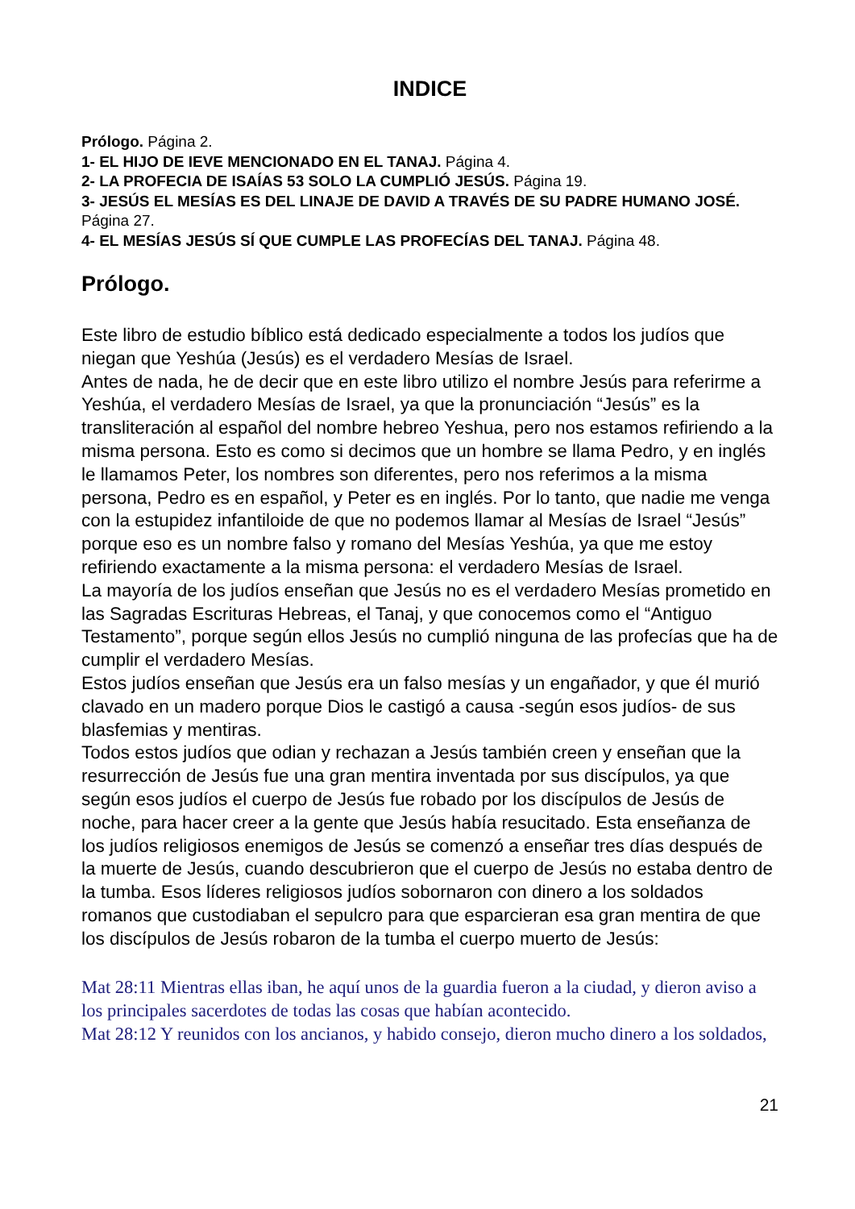INDICE
Prólogo. Página 2.
1- EL HIJO DE IEVE MENCIONADO EN EL TANAJ. Página 4.
2- LA PROFECIA DE ISAÍAS 53 SOLO LA CUMPLIÓ JESÚS. Página 19.
3- JESÚS EL MESÍAS ES DEL LINAJE DE DAVID A TRAVÉS DE SU PADRE HUMANO JOSÉ. Página 27.
4- EL MESÍAS JESÚS SÍ QUE CUMPLE LAS PROFECÍAS DEL TANAJ. Página 48.
Prólogo.
Este libro de estudio bíblico está dedicado especialmente a todos los judíos que niegan que Yeshúa (Jesús) es el verdadero Mesías de Israel.
Antes de nada, he de decir que en este libro utilizo el nombre Jesús para referirme a Yeshúa, el verdadero Mesías de Israel, ya que la pronunciación “Jesús” es la transliteración al español del nombre hebreo Yeshua, pero nos estamos refiriendo a la misma persona. Esto es como si decimos que un hombre se llama Pedro, y en inglés le llamamos Peter, los nombres son diferentes, pero nos referimos a la misma persona, Pedro es en español, y Peter es en inglés. Por lo tanto, que nadie me venga con la estupidez infantiloide de que no podemos llamar al Mesías de Israel “Jesús” porque eso es un nombre falso y romano del Mesías Yeshúa, ya que me estoy refiriendo exactamente a la misma persona: el verdadero Mesías de Israel.
La mayoría de los judíos enseñan que Jesús no es el verdadero Mesías prometido en las Sagradas Escrituras Hebreas, el Tanaj, y que conocemos como el “Antiguo Testamento”, porque según ellos Jesús no cumplió ninguna de las profecías que ha de cumplir el verdadero Mesías.
Estos judíos enseñan que Jesús era un falso mesías y un engañador, y que él murió clavado en un madero porque Dios le castigó a causa -según esos judíos- de sus blasfemias y mentiras.
Todos estos judíos que odian y rechazan a Jesús también creen y enseñan que la resurrección de Jesús fue una gran mentira inventada por sus discípulos, ya que según esos judíos el cuerpo de Jesús fue robado por los discípulos de Jesús de noche, para hacer creer a la gente que Jesús había resucitado. Esta enseñanza de los judíos religiosos enemigos de Jesús se comenzó a enseñar tres días después de la muerte de Jesús, cuando descubrieron que el cuerpo de Jesús no estaba dentro de la tumba. Esos líderes religiosos judíos sobornaron con dinero a los soldados romanos que custodiaban el sepulcro para que esparcieran esa gran mentira de que los discípulos de Jesús robaron de la tumba el cuerpo muerto de Jesús:
Mat 28:11 Mientras ellas iban, he aquí unos de la guardia fueron a la ciudad, y dieron aviso a los principales sacerdotes de todas las cosas que habían acontecido.
Mat 28:12 Y reunidos con los ancianos, y habido consejo, dieron mucho dinero a los soldados,
21